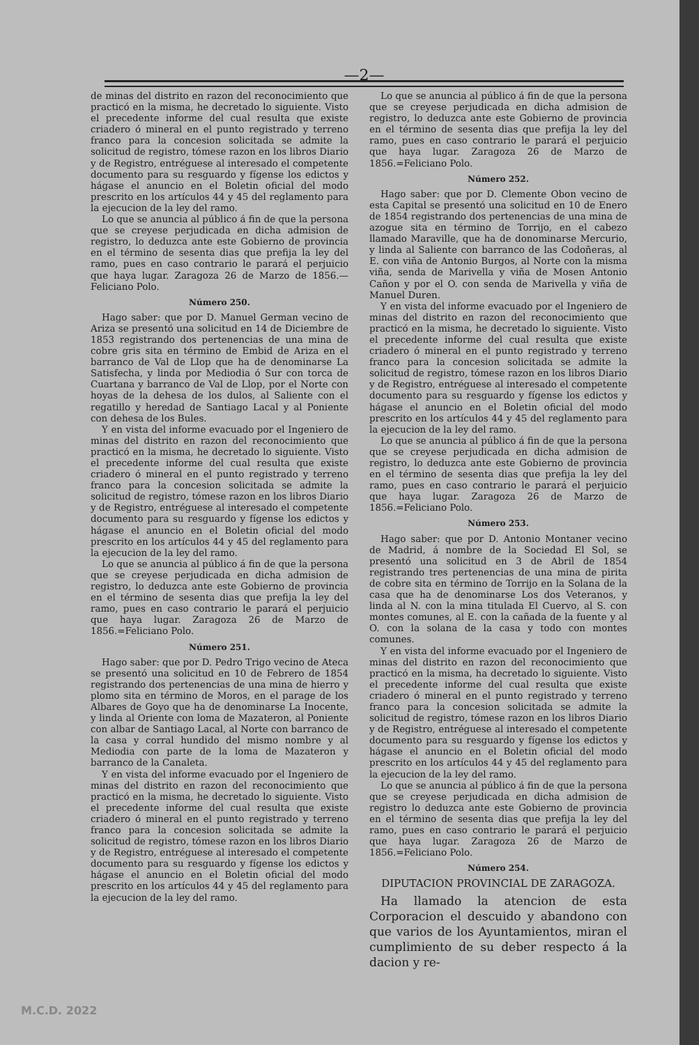—2—
de minas del distrito en razon del reconocimiento que practicó en la misma, he decretado lo siguiente. Visto el precedente informe del cual resulta que existe criadero ó mineral en el punto registrado y terreno franco para la concesion solicitada se admite la solicitud de registro, tómese razon en los libros Diario y de Registro, entréguese al interesado el competente documento para su resguardo y fígense los edictos y hágase el anuncio en el Boletin oficial del modo prescrito en los artículos 44 y 45 del reglamento para la ejecucion de la ley del ramo.
Lo que se anuncia al público á fin de que la persona que se creyese perjudicada en dicha admision de registro, lo deduzca ante este Gobierno de provincia en el término de sesenta dias que prefija la ley del ramo, pues en caso contrario le parará el perjuicio que haya lugar. Zaragoza 26 de Marzo de 1856.—Feliciano Polo.
Número 250.
Hago saber: que por D. Manuel German vecino de Ariza se presentó una solicitud en 14 de Diciembre de 1853 registrando dos pertenencias de una mina de cobre gris sita en término de Embid de Ariza en el barranco de Val de Llop que ha de denominarse La Satisfecha, y linda por Mediodia ó Sur con torca de Cuartana y barranco de Val de Llop, por el Norte con hoyas de la dehesa de los dulos, al Saliente con el regatillo y heredad de Santiago Lacal y al Poniente con dehesa de los Bules.
Y en vista del informe evacuado por el Ingeniero de minas del distrito en razon del reconocimiento que practicó en la misma, he decretado lo siguiente. Visto el precedente informe del cual resulta que existe criadero ó mineral en el punto registrado y terreno franco para la concesion solicitada se admite la solicitud de registro, tómese razon en los libros Diario y de Registro, entréguese al interesado el competente documento para su resguardo y fígense los edictos y hágase el anuncio en el Boletin oficial del modo prescrito en los artículos 44 y 45 del reglamento para la ejecucion de la ley del ramo.
Lo que se anuncia al público á fin de que la persona que se creyese perjudicada en dicha admision de registro, lo deduzca ante este Gobierno de provincia en el término de sesenta dias que prefija la ley del ramo, pues en caso contrario le parará el perjuicio que haya lugar. Zaragoza 26 de Marzo de 1856.=Feliciano Polo.
Número 251.
Hago saber: que por D. Pedro Trigo vecino de Ateca se presentó una solicitud en 10 de Febrero de 1854 registrando dos pertenencias de una mina de hierro y plomo sita en término de Moros, en el parage de los Albares de Goyo que ha de denominarse La Inocente, y linda al Oriente con loma de Mazateron, al Poniente con albar de Santiago Lacal, al Norte con barranco de la casa y corral hundido del mismo nombre y al Mediodia con parte de la loma de Mazateron y barranco de la Canaleta.
Y en vista del informe evacuado por el Ingeniero de minas del distrito en razon del reconocimiento que practicó en la misma, he decretado lo siguiente. Visto el precedente informe del cual resulta que existe criadero ó mineral en el punto registrado y terreno franco para la concesion solicitada se admite la solicitud de registro, tómese razon en los libros Diario y de Registro, entréguese al interesado el competente documento para su resguardo y fígense los edictos y hágase el anuncio en el Boletin oficial del modo prescrito en los artículos 44 y 45 del reglamento para la ejecucion de la ley del ramo.
Lo que se anuncia al público á fin de que la persona que se creyese perjudicada en dicha admision de registro, lo deduzca ante este Gobierno de provincia en el término de sesenta dias que prefija la ley del ramo, pues en caso contrario le parará el perjuicio que haya lugar. Zaragoza 26 de Marzo de 1856.=Feliciano Polo.
Número 252.
Hago saber: que por D. Clemente Obon vecino de esta Capital se presentó una solicitud en 10 de Enero de 1854 registrando dos pertenencias de una mina de azogue sita en término de Torrijo, en el cabezo llamado Maraville, que ha de donominarse Mercurio, y linda al Saliente con barranco de las Codoñeras, al E. con viña de Antonio Burgos, al Norte con la misma viña, senda de Marivella y viña de Mosen Antonio Cañon y por el O. con senda de Marivella y viña de Manuel Duren.
Y en vista del informe evacuado por el Ingeniero de minas del distrito en razon del reconocimiento que practicó en la misma, he decretado lo siguiente. Visto el precedente informe del cual resulta que existe criadero ó mineral en el punto registrado y terreno franco para la concesion solicitada se admite la solicitud de registro, tómese razon en los libros Diario y de Registro, entréguese al interesado el competente documento para su resguardo y fígense los edictos y hágase el anuncio en el Boletin oficial del modo prescrito en los artículos 44 y 45 del reglamento para la ejecucion de la ley del ramo.
Lo que se anuncia al público á fin de que la persona que se creyese perjudicada en dicha admision de registro, lo deduzca ante este Gobierno de provincia en el término de sesenta dias que prefija la ley del ramo, pues en caso contrario le parará el perjuicio que haya lugar. Zaragoza 26 de Marzo de 1856.=Feliciano Polo.
Número 253.
Hago saber: que por D. Antonio Montaner vecino de Madrid, á nombre de la Sociedad El Sol, se presentó una solicitud en 3 de Abril de 1854 registrando tres pertenencias de una mina de pirita de cobre sita en término de Torrijo en la Solana de la casa que ha de denominarse Los dos Veteranos, y linda al N. con la mina titulada El Cuervo, al S. con montes comunes, al E. con la cañada de la fuente y al O. con la solana de la casa y todo con montes comunes.
Y en vista del informe evacuado por el Ingeniero de minas del distrito en razon del reconocimiento que practicó en la misma, ha decretado lo siguiente. Visto el precedente informe del cual resulta que existe criadero ó mineral en el punto registrado y terreno franco para la concesion solicitada se admite la solicitud de registro, tómese razon en los libros Diario y de Registro, entréguese al interesado el competente documento para su resguardo y fígense los edictos y hágase el anuncio en el Boletin oficial del modo prescrito en los artículos 44 y 45 del reglamento para la ejecucion de la ley del ramo.
Lo que se anuncia al público á fin de que la persona que se creyese perjudicada en dicha admision de registro lo deduzca ante este Gobierno de provincia en el término de sesenta dias que prefija la ley del ramo, pues en caso contrario le parará el perjuicio que haya lugar. Zaragoza 26 de Marzo de 1856.=Feliciano Polo.
Número 254.
DIPUTACION PROVINCIAL DE ZARAGOZA.
Ha llamado la atencion de esta Corporacion el descuido y abandono con que varios de los Ayuntamientos, miran el cumplimiento de su deber respecto á la dacion y re-
M.C.D. 2022